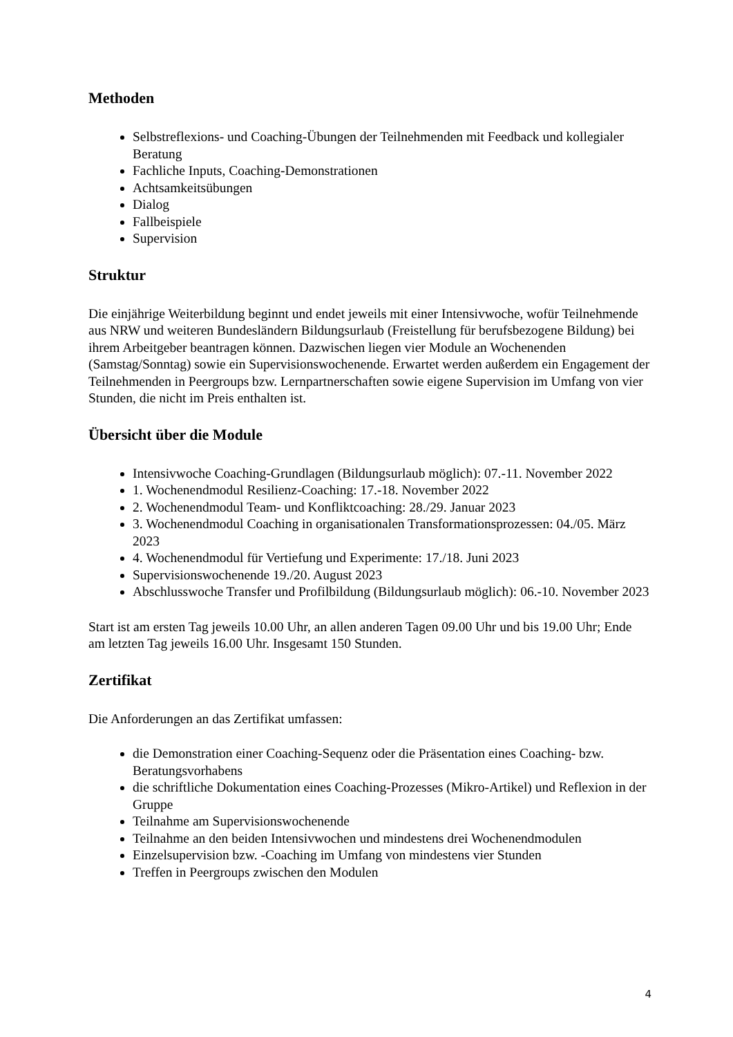Methoden
Selbstreflexions- und Coaching-Übungen der Teilnehmenden mit Feedback und kollegialer Beratung
Fachliche Inputs, Coaching-Demonstrationen
Achtsamkeitsübungen
Dialog
Fallbeispiele
Supervision
Struktur
Die einjährige Weiterbildung beginnt und endet jeweils mit einer Intensivwoche, wofür Teilnehmende aus NRW und weiteren Bundesländern Bildungsurlaub (Freistellung für berufsbezogene Bildung) bei ihrem Arbeitgeber beantragen können. Dazwischen liegen vier Module an Wochenenden (Samstag/Sonntag) sowie ein Supervisionswochenende. Erwartet werden außerdem ein Engagement der Teilnehmenden in Peergroups bzw. Lernpartnerschaften sowie eigene Supervision im Umfang von vier Stunden, die nicht im Preis enthalten ist.
Übersicht über die Module
Intensivwoche Coaching-Grundlagen (Bildungsurlaub möglich): 07.-11. November 2022
1. Wochenendmodul Resilienz-Coaching: 17.-18. November 2022
2. Wochenendmodul Team- und Konfliktcoaching: 28./29. Januar 2023
3. Wochenendmodul Coaching in organisationalen Transformationsprozessen: 04./05. März 2023
4. Wochenendmodul für Vertiefung und Experimente: 17./18. Juni 2023
Supervisionswochenende 19./20. August 2023
Abschlusswoche Transfer und Profilbildung (Bildungsurlaub möglich): 06.-10. November 2023
Start ist am ersten Tag jeweils 10.00 Uhr, an allen anderen Tagen 09.00 Uhr und bis 19.00 Uhr; Ende am letzten Tag jeweils 16.00 Uhr. Insgesamt 150 Stunden.
Zertifikat
Die Anforderungen an das Zertifikat umfassen:
die Demonstration einer Coaching-Sequenz oder die Präsentation eines Coaching- bzw. Beratungsvorhabens
die schriftliche Dokumentation eines Coaching-Prozesses (Mikro-Artikel) und Reflexion in der Gruppe
Teilnahme am Supervisionswochenende
Teilnahme an den beiden Intensivwochen und mindestens drei Wochenendmodulen
Einzelsupervision bzw. -Coaching im Umfang von mindestens vier Stunden
Treffen in Peergroups zwischen den Modulen
4